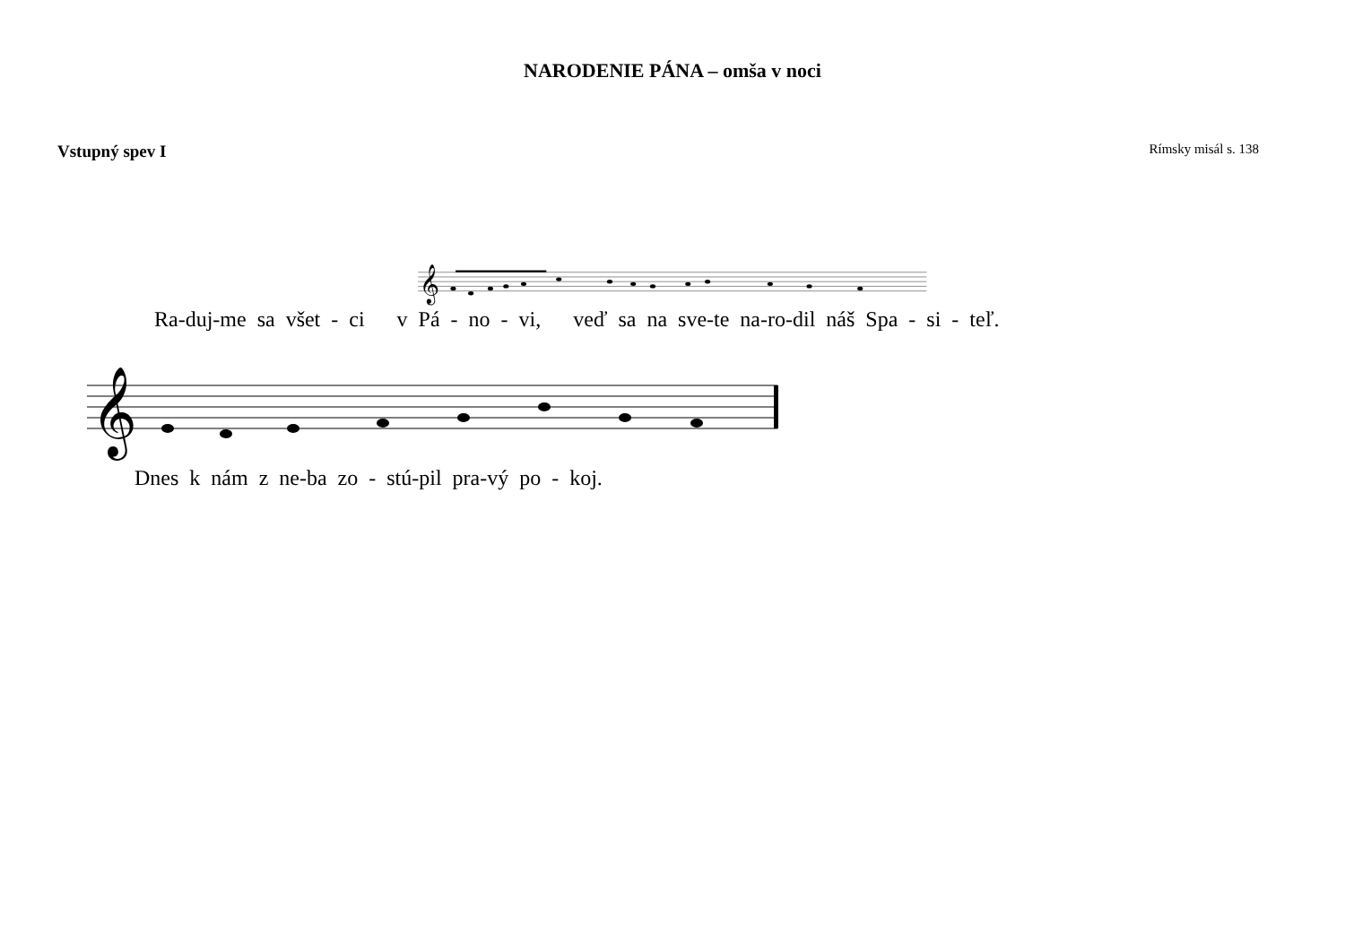NARODENIE PÁNA – omša v noci
Vstupný spev I Rímsky misál s. 138
𝄞
Ra-duj-me sa všet - ci v Pá - no - vi, veď sa na sve-te na-ro-dil náš Spa - si - teľ.
𝄞
Dnes k nám z ne-ba zo - stú-pil pra-vý po - koj.